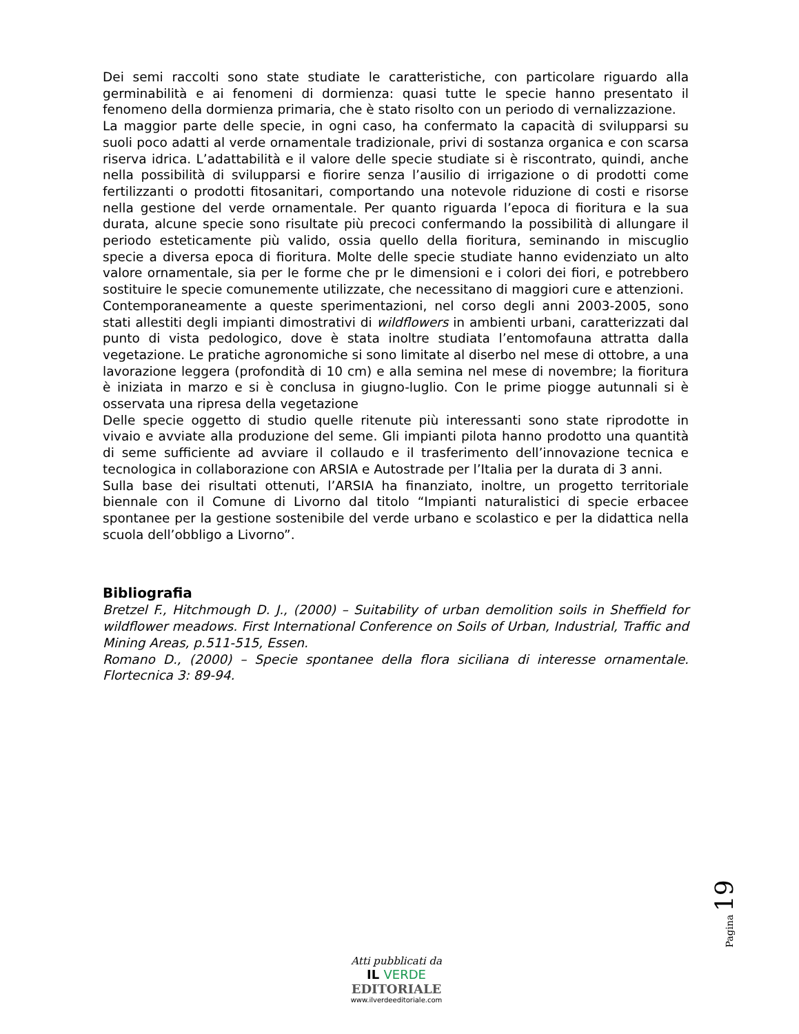Dei semi raccolti sono state studiate le caratteristiche, con particolare riguardo alla germinabilità e ai fenomeni di dormienza: quasi tutte le specie hanno presentato il fenomeno della dormienza primaria, che è stato risolto con un periodo di vernalizzazione.
La maggior parte delle specie, in ogni caso, ha confermato la capacità di svilupparsi su suoli poco adatti al verde ornamentale tradizionale, privi di sostanza organica e con scarsa riserva idrica. L’adattabilità e il valore delle specie studiate si è riscontrato, quindi, anche nella possibilità di svilupparsi e fiorire senza l’ausilio di irrigazione o di prodotti come fertilizzanti o prodotti fitosanitari, comportando una notevole riduzione di costi e risorse nella gestione del verde ornamentale. Per quanto riguarda l’epoca di fioritura e la sua durata, alcune specie sono risultate più precoci confermando la possibilità di allungare il periodo esteticamente più valido, ossia quello della fioritura, seminando in miscuglio specie a diversa epoca di fioritura. Molte delle specie studiate hanno evidenziato un alto valore ornamentale, sia per le forme che pr le dimensioni e i colori dei fiori, e potrebbero sostituire le specie comunemente utilizzate, che necessitano di maggiori cure e attenzioni.
Contemporaneamente a queste sperimentazioni, nel corso degli anni 2003-2005, sono stati allestiti degli impianti dimostrativi di wildflowers in ambienti urbani, caratterizzati dal punto di vista pedologico, dove è stata inoltre studiata l’entomofauna attratta dalla vegetazione. Le pratiche agronomiche si sono limitate al diserbo nel mese di ottobre, a una lavorazione leggera (profondità di 10 cm) e alla semina nel mese di novembre; la fioritura è iniziata in marzo e si è conclusa in giugno-luglio. Con le prime piogge autunnali si è osservata una ripresa della vegetazione
Delle specie oggetto di studio quelle ritenute più interessanti sono state riprodotte in vivaio e avviate alla produzione del seme. Gli impianti pilota hanno prodotto una quantità di seme sufficiente ad avviare il collaudo e il trasferimento dell’innovazione tecnica e tecnologica in collaborazione con ARSIA e Autostrade per l’Italia per la durata di 3 anni.
Sulla base dei risultati ottenuti, l’ARSIA ha finanziato, inoltre, un progetto territoriale biennale con il Comune di Livorno dal titolo “Impianti naturalistici di specie erbacee spontanee per la gestione sostenibile del verde urbano e scolastico e per la didattica nella scuola dell’obbligo a Livorno”.
Bibliografia
Bretzel F., Hitchmough D. J., (2000) – Suitability of urban demolition soils in Sheffield for wildflower meadows. First International Conference on Soils of Urban, Industrial, Traffic and Mining Areas, p.511-515, Essen.
Romano D., (2000) – Specie spontanee della flora siciliana di interesse ornamentale. Flortecnica 3: 89-94.
Pagina 19
Atti pubblicati da
IL VERDE
EDITORIALE
www.ilverdeeditoriale.com